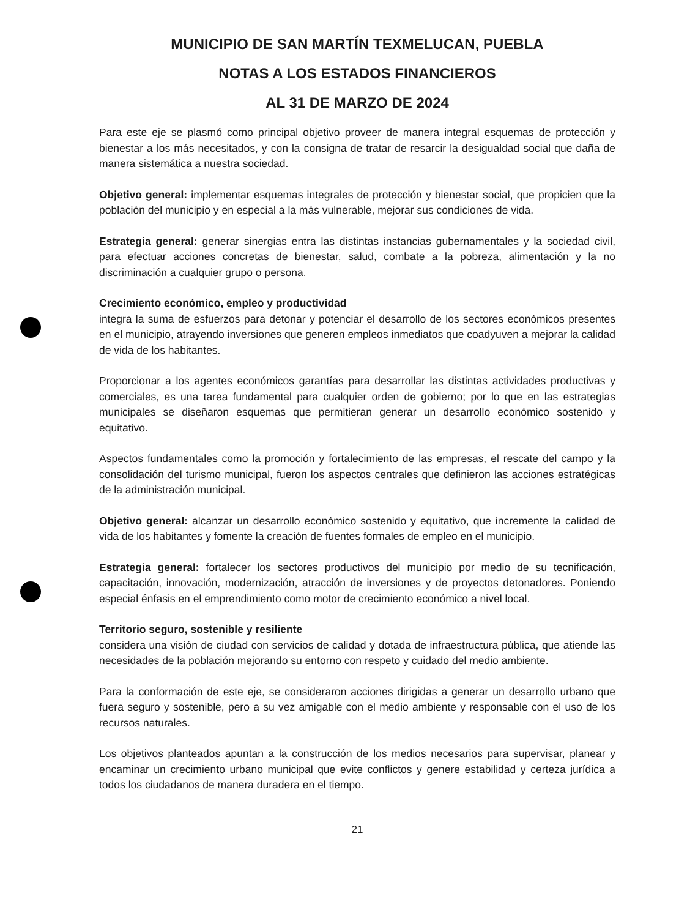MUNICIPIO DE SAN MARTÍN TEXMELUCAN, PUEBLA
NOTAS A LOS ESTADOS FINANCIEROS
AL 31 DE MARZO DE 2024
Para este eje se plasmó como principal objetivo proveer de manera integral esquemas de protección y bienestar a los más necesitados, y con la consigna de tratar de resarcir la desigualdad social que daña de manera sistemática a nuestra sociedad.
Objetivo general: implementar esquemas integrales de protección y bienestar social, que propicien que la población del municipio y en especial a la más vulnerable, mejorar sus condiciones de vida.
Estrategia general: generar sinergias entra las distintas instancias gubernamentales y la sociedad civil, para efectuar acciones concretas de bienestar, salud, combate a la pobreza, alimentación y la no discriminación a cualquier grupo o persona.
Crecimiento económico, empleo y productividad
integra la suma de esfuerzos para detonar y potenciar el desarrollo de los sectores económicos presentes en el municipio, atrayendo inversiones que generen empleos inmediatos que coadyuven a mejorar la calidad de vida de los habitantes.
Proporcionar a los agentes económicos garantías para desarrollar las distintas actividades productivas y comerciales, es una tarea fundamental para cualquier orden de gobierno; por lo que en las estrategias municipales se diseñaron esquemas que permitieran generar un desarrollo económico sostenido y equitativo.
Aspectos fundamentales como la promoción y fortalecimiento de las empresas, el rescate del campo y la consolidación del turismo municipal, fueron los aspectos centrales que definieron las acciones estratégicas de la administración municipal.
Objetivo general: alcanzar un desarrollo económico sostenido y equitativo, que incremente la calidad de vida de los habitantes y fomente la creación de fuentes formales de empleo en el municipio.
Estrategia general: fortalecer los sectores productivos del municipio por medio de su tecnificación, capacitación, innovación, modernización, atracción de inversiones y de proyectos detonadores. Poniendo especial énfasis en el emprendimiento como motor de crecimiento económico a nivel local.
Territorio seguro, sostenible y resiliente
considera una visión de ciudad con servicios de calidad y dotada de infraestructura pública, que atiende las necesidades de la población mejorando su entorno con respeto y cuidado del medio ambiente.
Para la conformación de este eje, se consideraron acciones dirigidas a generar un desarrollo urbano que fuera seguro y sostenible, pero a su vez amigable con el medio ambiente y responsable con el uso de los recursos naturales.
Los objetivos planteados apuntan a la construcción de los medios necesarios para supervisar, planear y encaminar un crecimiento urbano municipal que evite conflictos y genere estabilidad y certeza jurídica a todos los ciudadanos de manera duradera en el tiempo.
21